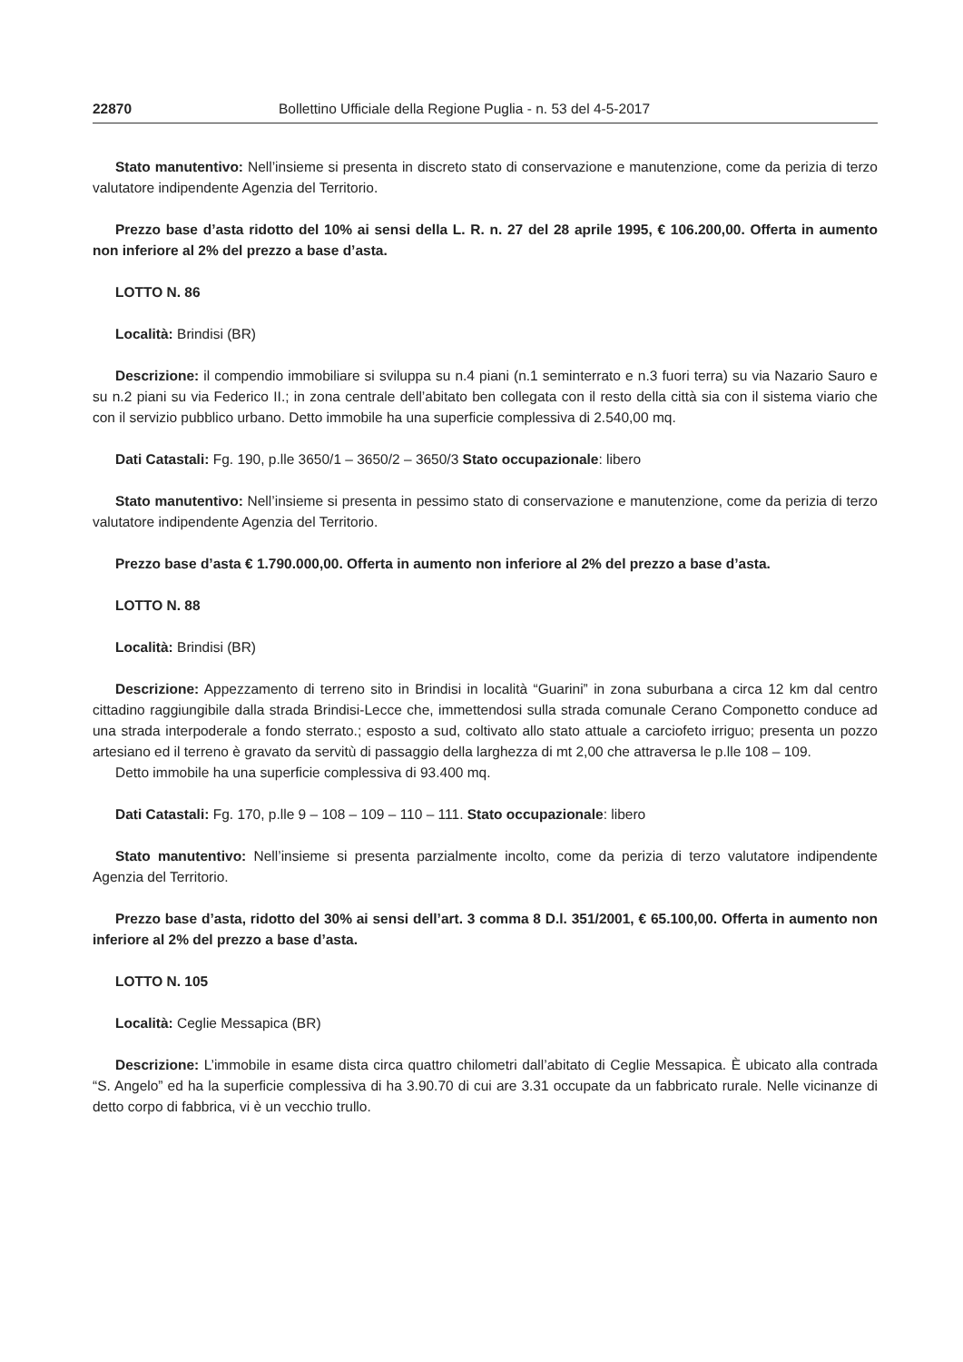22870 Bollettino Ufficiale della Regione Puglia - n. 53 del 4-5-2017
Stato manutentivo: Nell’insieme si presenta in discreto stato di conservazione e manutenzione, come da perizia di terzo valutatore indipendente Agenzia del Territorio.
Prezzo base d’asta ridotto del 10% ai sensi della L. R. n. 27 del 28 aprile 1995, € 106.200,00. Offerta in aumento non inferiore al 2% del prezzo a base d’asta.
LOTTO N. 86
Località: Brindisi (BR)
Descrizione: il compendio immobiliare si sviluppa su n.4 piani (n.1 seminterrato e n.3 fuori terra) su via Nazario Sauro e su n.2 piani su via Federico II.; in zona centrale dell’abitato ben collegata con il resto della città sia con il sistema viario che con il servizio pubblico urbano. Detto immobile ha una superficie complessiva di 2.540,00 mq.
Dati Catastali: Fg. 190, p.lle 3650/1 – 3650/2 – 3650/3 Stato occupazionale: libero
Stato manutentivo: Nell’insieme si presenta in pessimo stato di conservazione e manutenzione, come da perizia di terzo valutatore indipendente Agenzia del Territorio.
Prezzo base d’asta € 1.790.000,00. Offerta in aumento non inferiore al 2% del prezzo a base d’asta.
LOTTO N. 88
Località: Brindisi (BR)
Descrizione: Appezzamento di terreno sito in Brindisi in località “Guarini” in zona suburbana a circa 12 km dal centro cittadino raggiungibile dalla strada Brindisi-Lecce che, immettendosi sulla strada comunale Cerano Componetto conduce ad una strada interpoderale a fondo sterrato.; esposto a sud, coltivato allo stato attuale a carciofeto irriguo; presenta un pozzo artesiano ed il terreno è gravato da servitù di passaggio della larghezza di mt 2,00 che attraversa le p.lle 108 – 109.
Detto immobile ha una superficie complessiva di 93.400 mq.
Dati Catastali: Fg. 170, p.lle 9 – 108 – 109 – 110 – 111. Stato occupazionale: libero
Stato manutentivo: Nell’insieme si presenta parzialmente incolto, come da perizia di terzo valutatore indipendente Agenzia del Territorio.
Prezzo base d’asta, ridotto del 30% ai sensi dell’art. 3 comma 8 D.l. 351/2001, € 65.100,00. Offerta in aumento non inferiore al 2% del prezzo a base d’asta.
LOTTO N. 105
Località: Ceglie Messapica (BR)
Descrizione: L’immobile in esame dista circa quattro chilometri dall’abitato di Ceglie Messapica. È ubicato alla contrada “S. Angelo” ed ha la superficie complessiva di ha 3.90.70 di cui are 3.31 occupate da un fabbricato rurale. Nelle vicinanze di detto corpo di fabbrica, vi è un vecchio trullo.